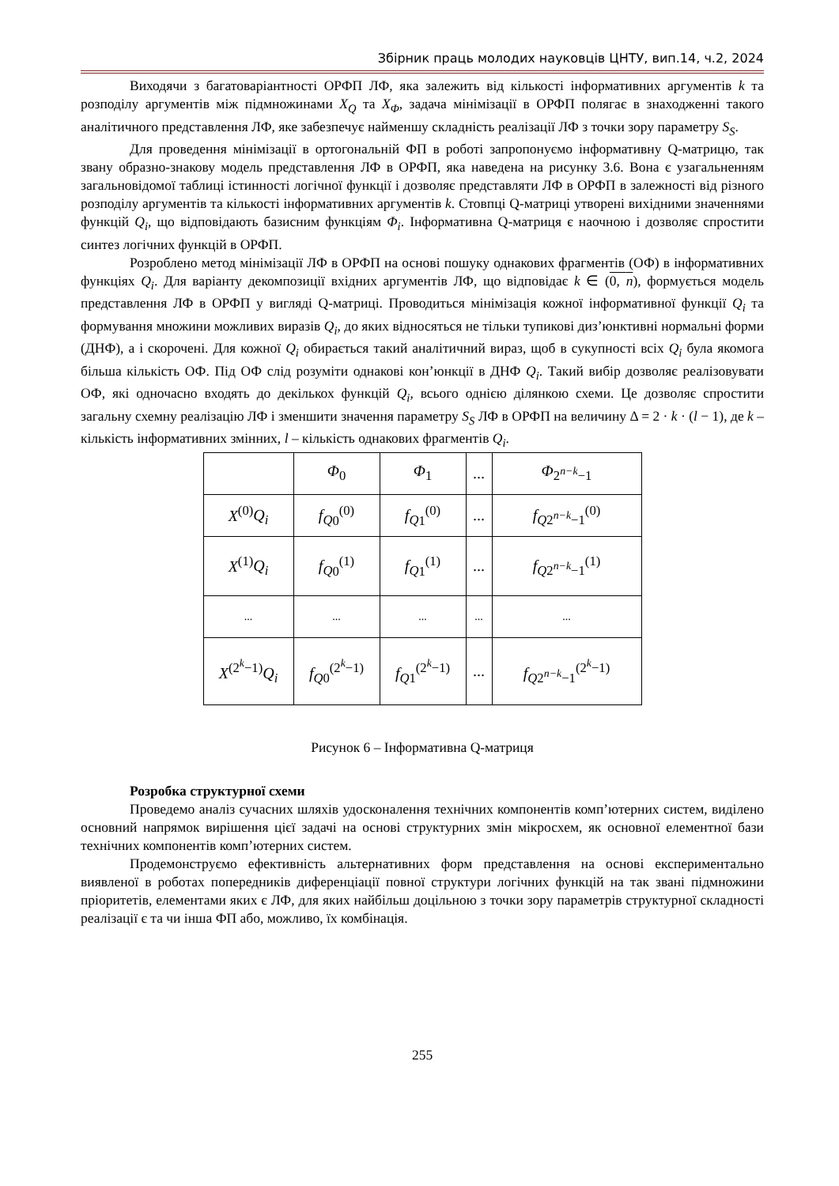Збірник праць молодих науковців ЦНТУ, вип.14, ч.2, 2024
Виходячи з багатоваріантності ОРФП ЛФ, яка залежить від кількості інформативних аргументів k та розподілу аргументів між підмножинами X<sub>Q</sub> та X<sub>Φ</sub>, задача мінімізації в ОРФП полягає в знаходженні такого аналітичного представлення ЛФ, яке забезпечує найменшу складність реалізації ЛФ з точки зору параметру S<sub>S</sub>.
Для проведення мінімізації в ортогональній ФП в роботі запропонуємо інформативну Q-матрицю, так звану образно-знакову модель представлення ЛФ в ОРФП, яка наведена на рисунку 3.6. Вона є узагальненням загальновідомої таблиці істинності логічної функції і дозволяє представляти ЛФ в ОРФП в залежності від різного розподілу аргументів та кількості інформативних аргументів k. Стовпці Q-матриці утворені вихідними значеннями функцій Q<sub>i</sub>, що відповідають базисним функціям Φ<sub>i</sub>. Інформативна Q-матриця є наочною і дозволяє спростити синтез логічних функцій в ОРФП.
Розроблено метод мінімізації ЛФ в ОРФП на основі пошуку однакових фрагментів (ОФ) в інформативних функціях Q<sub>i</sub>. Для варіанту декомпозиції вхідних аргументів ЛФ, що відповідає k ∈ (0, n), формується модель представлення ЛФ в ОРФП у вигляді Q-матриці. Проводиться мінімізація кожної інформативної функції Q<sub>i</sub> та формування множини можливих виразів Q<sub>i</sub>, до яких відносяться не тільки тупикові диз’юнктивні нормальні форми (ДНФ), а і скорочені. Для кожної Q<sub>i</sub> обирається такий аналітичний вираз, щоб в сукупності всіх Q<sub>i</sub> була якомога більша кількість ОФ. Під ОФ слід розуміти однакові кон’юнкції в ДНФ Q<sub>i</sub>. Такий вибір дозволяє реалізовувати ОФ, які одночасно входять до декількох функцій Q<sub>i</sub>, всього однією ділянкою схеми. Це дозволяє спростити загальну схемну реалізацію ЛФ і зменшити значення параметру S<sub>S</sub> ЛФ в ОРФП на величину Δ = 2 · k · (l − 1), де k – кількість інформативних змінних, l – кількість однакових фрагментів Q<sub>i</sub>.
| | Φ<sub>0</sub> | Φ<sub>1</sub> | ... | Φ<sub>2<sup>n−k</sup>−1</sub> |
| X<sup>(0)</sup> Q<sub>i</sub> | f<sub>Q</sub><sub>0</sub><sup>(0)</sup> | f<sub>Q</sub><sub>1</sub><sup>(0)</sup> | ... | f<sub>Q</sub><sub>2<sup>n−k</sup>−1</sub><sup>(0)</sup> |
| X<sup>(1)</sup> Q<sub>i</sub> | f<sub>Q</sub><sub>0</sub><sup>(1)</sup> | f<sub>Q</sub><sub>1</sub><sup>(1)</sup> | ... | f<sub>Q</sub><sub>2<sup>n−k</sup>−1</sub><sup>(1)</sup> |
| ... | ... | ... | ... | ... |
| X<sup>(2<sup>k</sup>−1)</sup> Q<sub>i</sub> | f<sub>Q</sub><sub>0</sub><sup>(2<sup>k</sup>−1)</sup> | f<sub>Q</sub><sub>1</sub><sup>(2<sup>k</sup>−1)</sup> | ... | f<sub>Q</sub><sub>2<sup>n−k</sup>−1</sub><sup>(2<sup>k</sup>−1)</sup> |
Рисунок 6 – Інформативна Q-матриця
Розробка структурної схеми
Проведемо аналіз сучасних шляхів удосконалення технічних компонентів комп’ютерних систем, виділено основний напрямок вирішення цієї задачі на основі структурних змін мікросхем, як основної елементної бази технічних компонентів комп’ютерних систем.
Продемонструємо ефективність альтернативних форм представлення на основі експериментально виявленої в роботах попередників диференціації повної структури логічних функцій на так звані підмножини пріоритетів, елементами яких є ЛФ, для яких найбільш доцільною з точки зору параметрів структурної складності реалізації є та чи інша ФП або, можливо, їх комбінація.
255